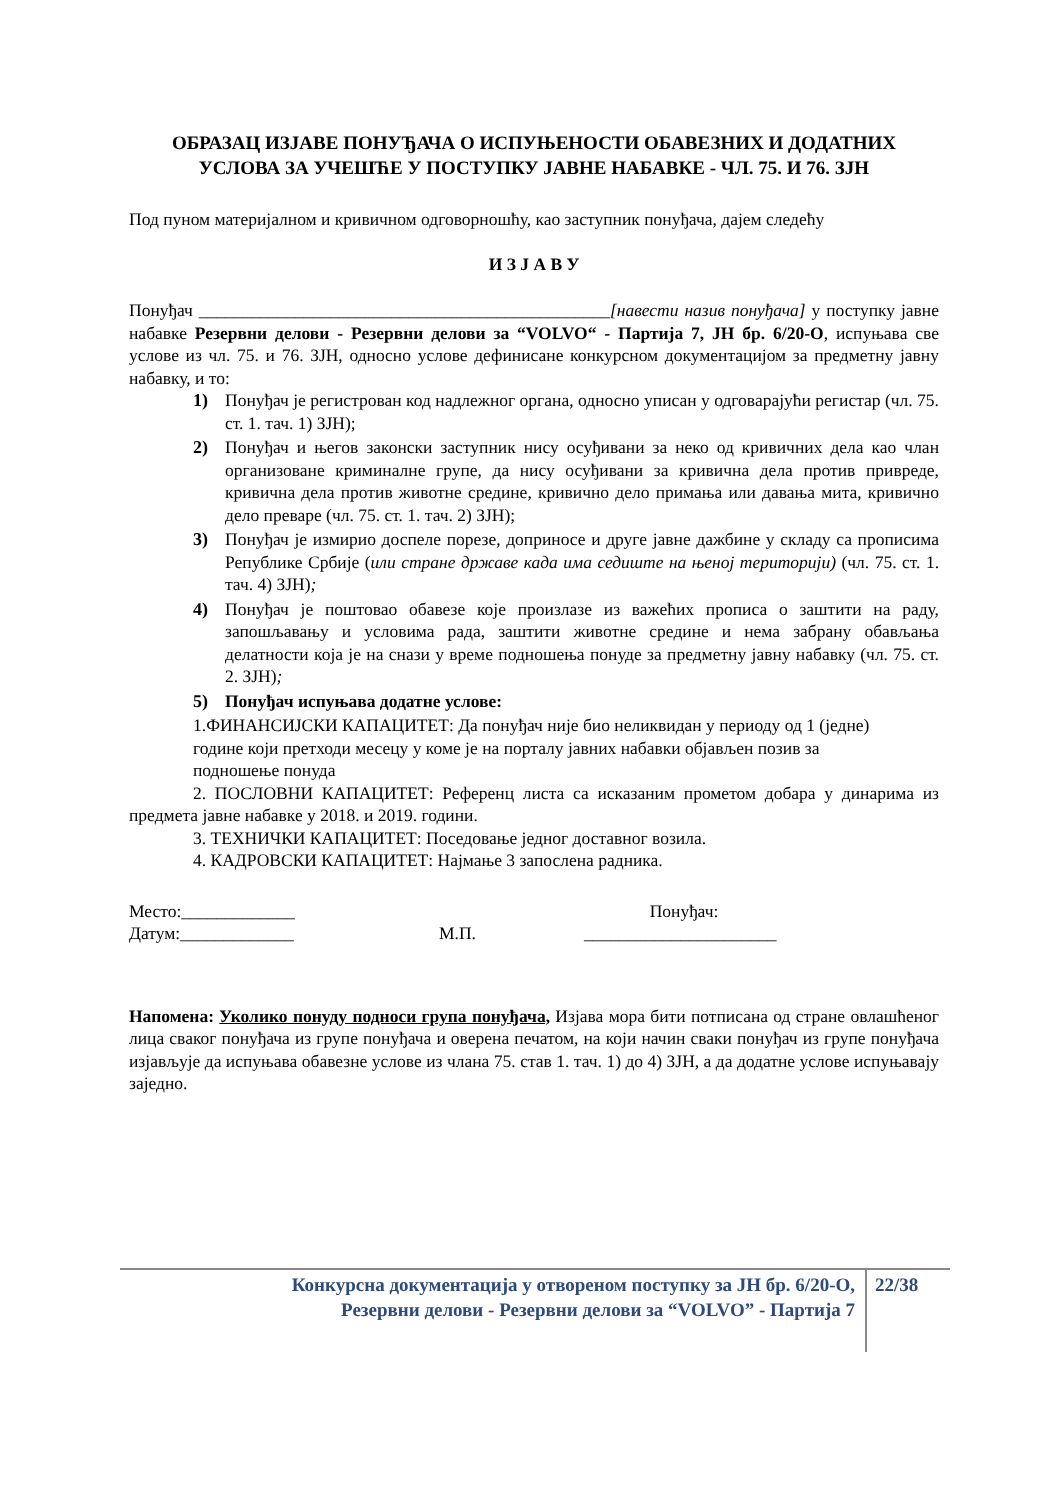ОБРАЗАЦ ИЗЈАВЕ ПОНУЂАЧА О ИСПУЊЕНОСТИ ОБАВЕЗНИХ И ДОДАТНИХ УСЛОВА ЗА УЧЕШЋЕ У ПОСТУПКУ ЈАВНЕ НАБАВКЕ - ЧЛ. 75. И 76. ЗЈН
Под пуном материјалном и кривичном одговорношћу, као заступник понуђача, дајем следећу
И З Ј А В У
Понуђач _______________________________________________[навести назив понуђача] у поступку јавне набавке Резервни делови - Резервни делови за “VOLVO“ - Партија 7, ЈН бр. 6/20-О, испуњава све услове из чл. 75. и 76. ЗЈН, односно услове дефинисане конкурсном документацијом за предметну јавну набавку, и то:
1) Понуђач је регистрован код надлежног органа, односно уписан у одговарајући регистар (чл. 75. ст. 1. тач. 1) ЗЈН);
2) Понуђач и његов законски заступник нису осуђивани за неко од кривичних дела као члан организоване криминалне групе, да нису осуђивани за кривична дела против привреде, кривична дела против животне средине, кривично дело примања или давања мита, кривично дело преваре (чл. 75. ст. 1. тач. 2) ЗЈН);
3) Понуђач је измирио доспеле порезе, доприносе и друге јавне дажбине у складу са прописима Републике Србије (или стране државе када има седиште на њеној територији) (чл. 75. ст. 1. тач. 4) ЗЈН);
4) Понуђач је поштовао обавезе које произлазе из важећих прописа о заштити на раду, запошљавању и условима рада, заштити животне средине и нема забрану обављања делатности која је на снази у време подношења понуде за предметну јавну набавку (чл. 75. ст. 2. ЗЈН);
5) Понуђач испуњава додатне услове:
1.ФИНАНСИЈСКИ КАПАЦИТЕТ: Да понуђач није био неликвидан у периоду од 1 (једне) године који претходи месецу у коме је на порталу јавних набавки објављен позив за подношење понуда
2. ПОСЛОВНИ КАПАЦИТЕТ: Референц листа са исказаним прометом добара у динарима из предмета јавне набавке у 2018. и 2019. години.
3. ТЕХНИЧКИ КАПАЦИТЕТ: Поседовање једног доставног возила.
4. КАДРОВСКИ КАПАЦИТЕТ: Најмање 3 запослена радника.
Место:_____________
Датум:_____________
М.П. Понуђач:
______________________
Напомена: Уколико понуду подноси група понуђача, Изјава мора бити потписана од стране овлашћеног лица сваког понуђача из групе понуђача и оверена печатом, на који начин сваки понуђач из групе понуђача изјављује да испуњава обавезне услове из члана 75. став 1. тач. 1) до 4) ЗЈН, а да додатне услове испуњавају заједно.
Конкурсна документација у отвореном поступку за ЈН бр. 6/20-О,
Резервни делови - Резервни делови за “VOLVO” - Партија 7
22/38